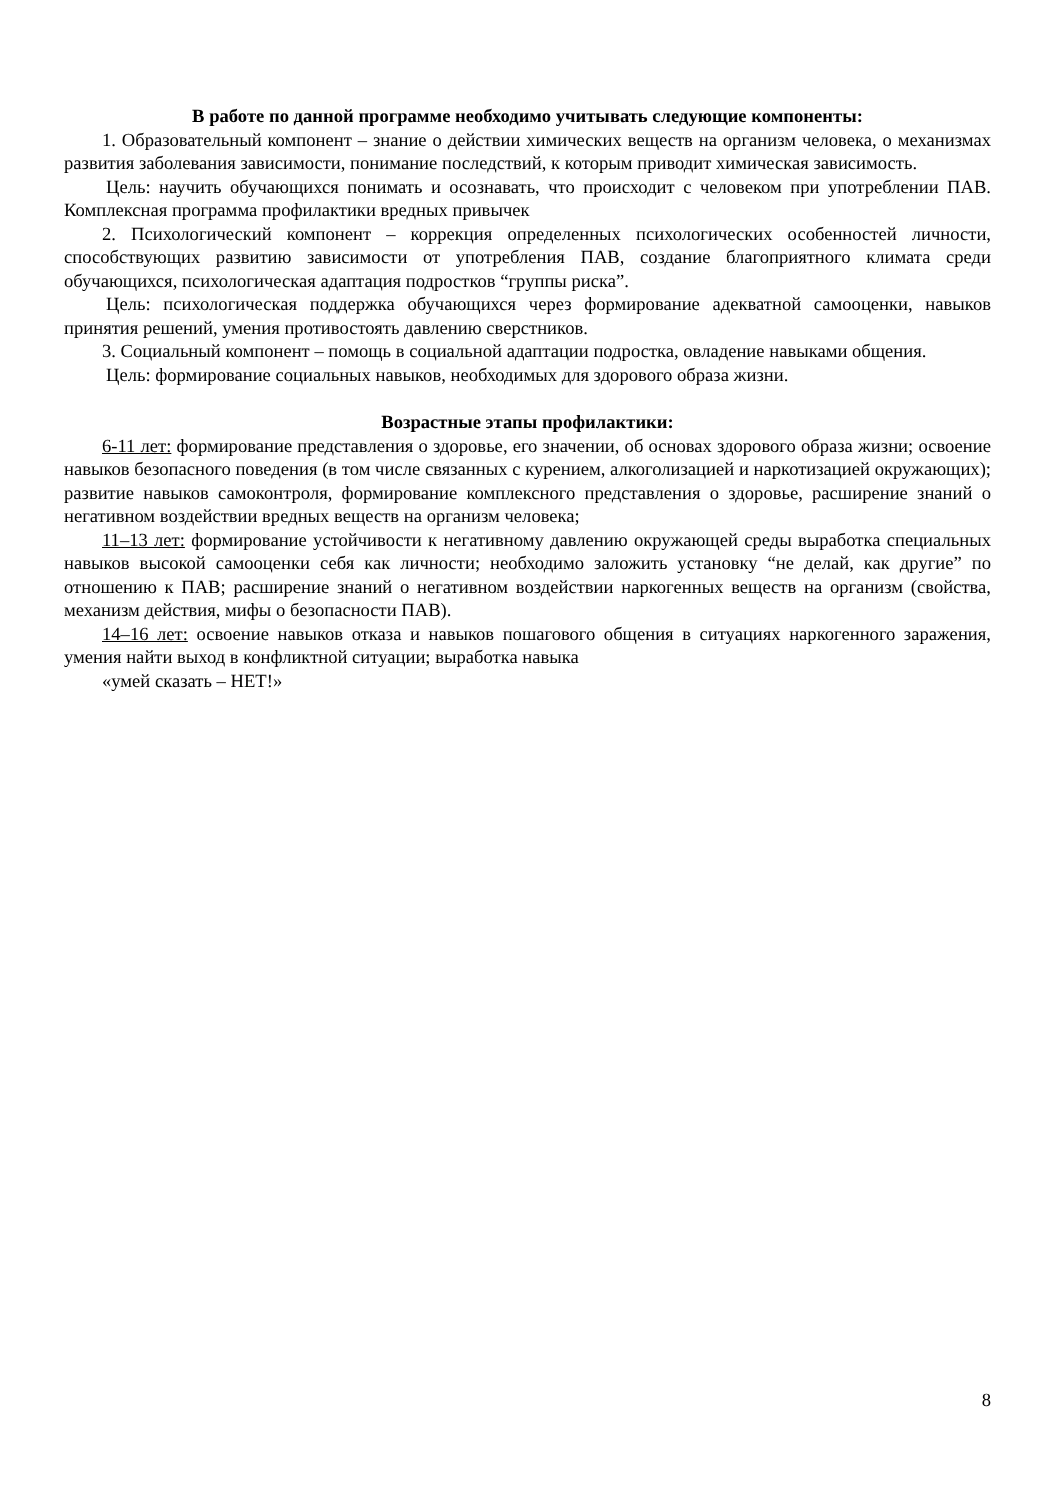В работе по данной программе необходимо учитывать следующие компоненты:
1. Образовательный компонент – знание о действии химических веществ на организм человека, о механизмах развития заболевания зависимости, понимание последствий, к которым приводит химическая зависимость.
Цель: научить обучающихся понимать и осознавать, что происходит с человеком при употреблении ПАВ. Комплексная программа профилактики вредных привычек
2. Психологический компонент – коррекция определенных психологических особенностей личности, способствующих развитию зависимости от употребления ПАВ, создание благоприятного климата среди обучающихся, психологическая адаптация подростков “группы риска”.
Цель: психологическая поддержка обучающихся через формирование адекватной самооценки, навыков принятия решений, умения противостоять давлению сверстников.
3. Социальный компонент – помощь в социальной адаптации подростка, овладение навыками общения.
Цель: формирование социальных навыков, необходимых для здорового образа жизни.
Возрастные этапы профилактики:
6-11 лет: формирование представления о здоровье, его значении, об основах здорового образа жизни; освоение навыков безопасного поведения (в том числе связанных с курением, алкоголизацией и наркотизацией окружающих); развитие навыков самоконтроля, формирование комплексного представления о здоровье, расширение знаний о негативном воздействии вредных веществ на организм человека;
11–13 лет: формирование устойчивости к негативному давлению окружающей среды выработка специальных навыков высокой самооценки себя как личности; необходимо заложить установку “не делай, как другие” по отношению к ПАВ; расширение знаний о негативном воздействии наркогенных веществ на организм (свойства, механизм действия, мифы о безопасности ПАВ).
14–16 лет: освоение навыков отказа и навыков пошагового общения в ситуациях наркогенного заражения, умения найти выход в конфликтной ситуации; выработка навыка
«умей сказать – НЕТ!»
8